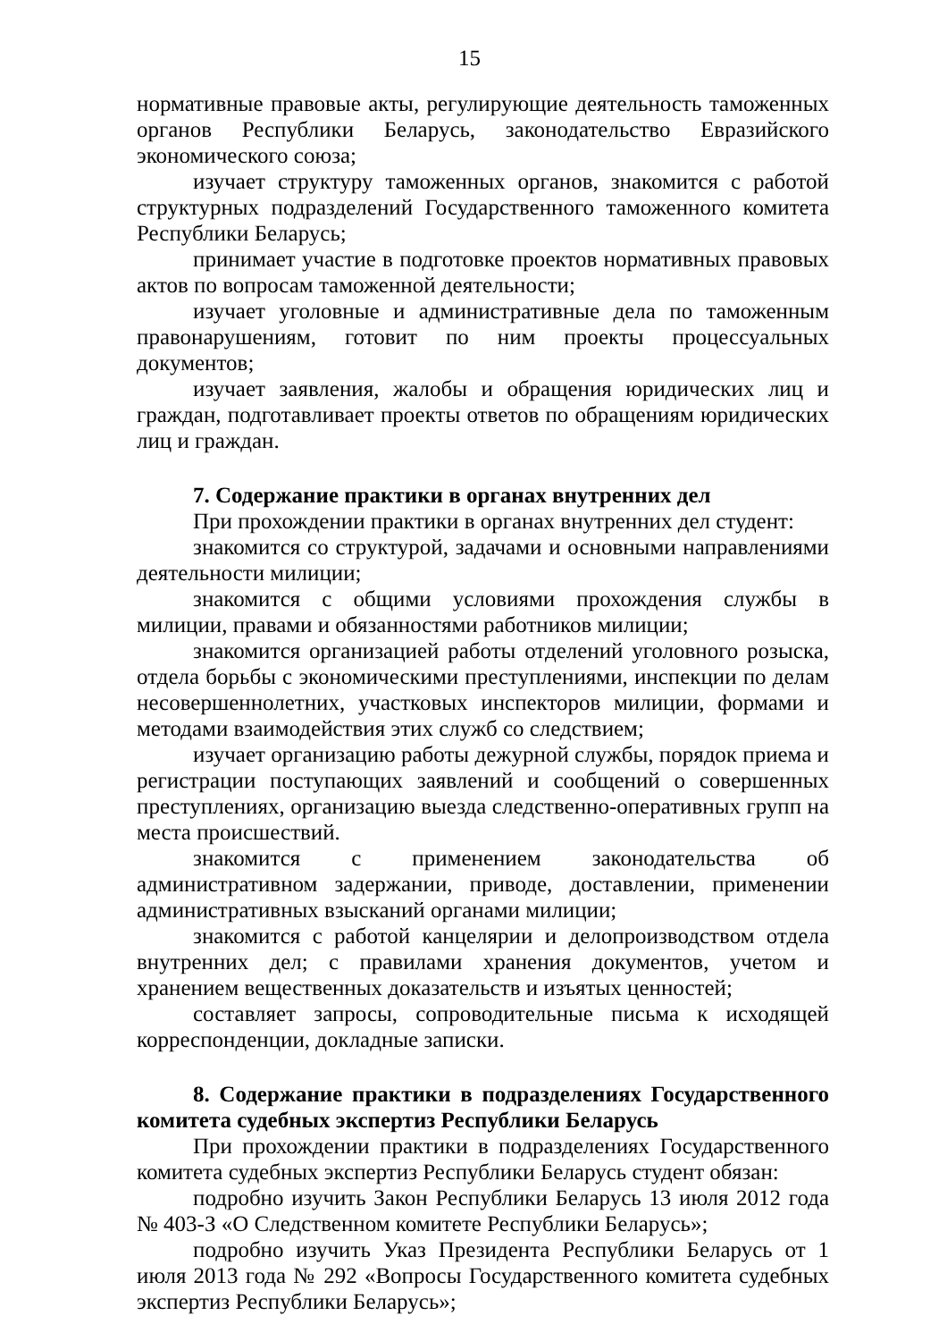15
нормативные правовые акты, регулирующие деятельность таможенных органов Республики Беларусь, законодательство Евразийского экономического союза;
изучает структуру таможенных органов, знакомится с работой структурных подразделений Государственного таможенного комитета Республики Беларусь;
принимает участие в подготовке проектов нормативных правовых актов по вопросам таможенной деятельности;
изучает уголовные и административные дела по таможенным правонарушениям, готовит по ним проекты процессуальных документов;
изучает заявления, жалобы и обращения юридических лиц и граждан, подготавливает проекты ответов по обращениям юридических лиц и граждан.
7. Содержание практики в органах внутренних дел
При прохождении практики в органах внутренних дел студент:
знакомится со структурой, задачами и основными направлениями деятельности милиции;
знакомится с общими условиями прохождения службы в милиции, правами и обязанностями работников милиции;
знакомится организацией работы отделений уголовного розыска, отдела борьбы с экономическими преступлениями, инспекции по делам несовершеннолетних, участковых инспекторов милиции, формами и методами взаимодействия этих служб со следствием;
изучает организацию работы дежурной службы, порядок приема и регистрации поступающих заявлений и сообщений о совершенных преступлениях, организацию выезда следственно-оперативных групп на места происшествий.
знакомится с применением законодательства об административном задержании, приводе, доставлении, применении административных взысканий органами милиции;
знакомится с работой канцелярии и делопроизводством отдела внутренних дел; с правилами хранения документов, учетом и хранением вещественных доказательств и изъятых ценностей;
составляет запросы, сопроводительные письма к исходящей корреспонденции, докладные записки.
8. Содержание практики в подразделениях Государственного комитета судебных экспертиз Республики Беларусь
При прохождении практики в подразделениях Государственного комитета судебных экспертиз Республики Беларусь студент обязан:
подробно изучить Закон Республики Беларусь 13 июля 2012 года № 403-З «О Следственном комитете Республики Беларусь»;
подробно изучить Указ Президента Республики Беларусь от 1 июля 2013 года № 292 «Вопросы Государственного комитета судебных экспертиз Республики Беларусь»;